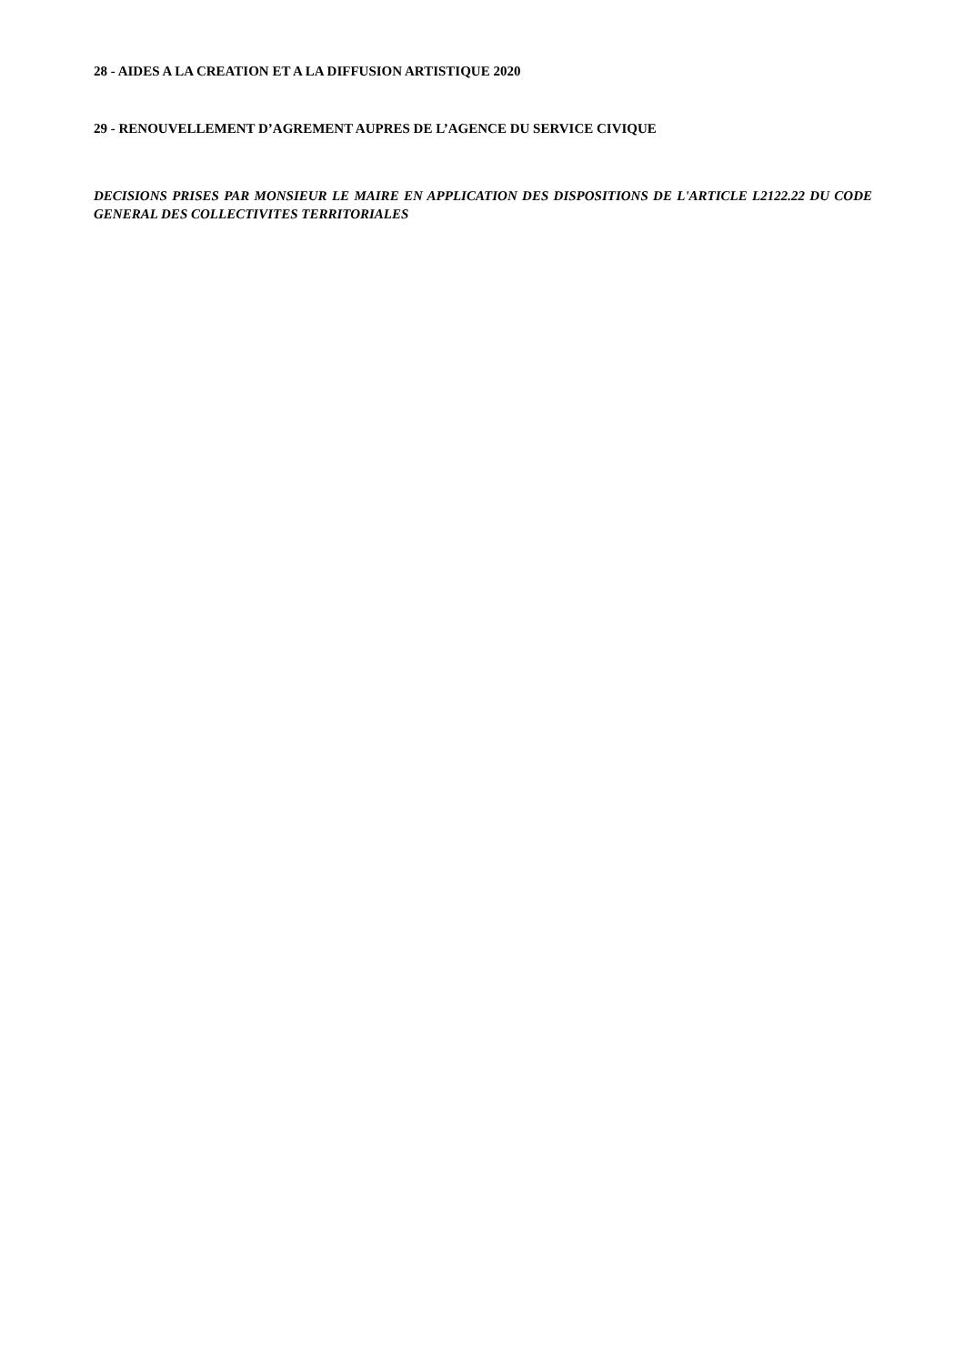28 - AIDES A LA CREATION ET A LA DIFFUSION ARTISTIQUE 2020
29 - RENOUVELLEMENT D’AGREMENT AUPRES DE L’AGENCE DU SERVICE CIVIQUE
DECISIONS PRISES PAR MONSIEUR LE MAIRE EN APPLICATION DES DISPOSITIONS DE L'ARTICLE L2122.22 DU CODE GENERAL DES COLLECTIVITES TERRITORIALES